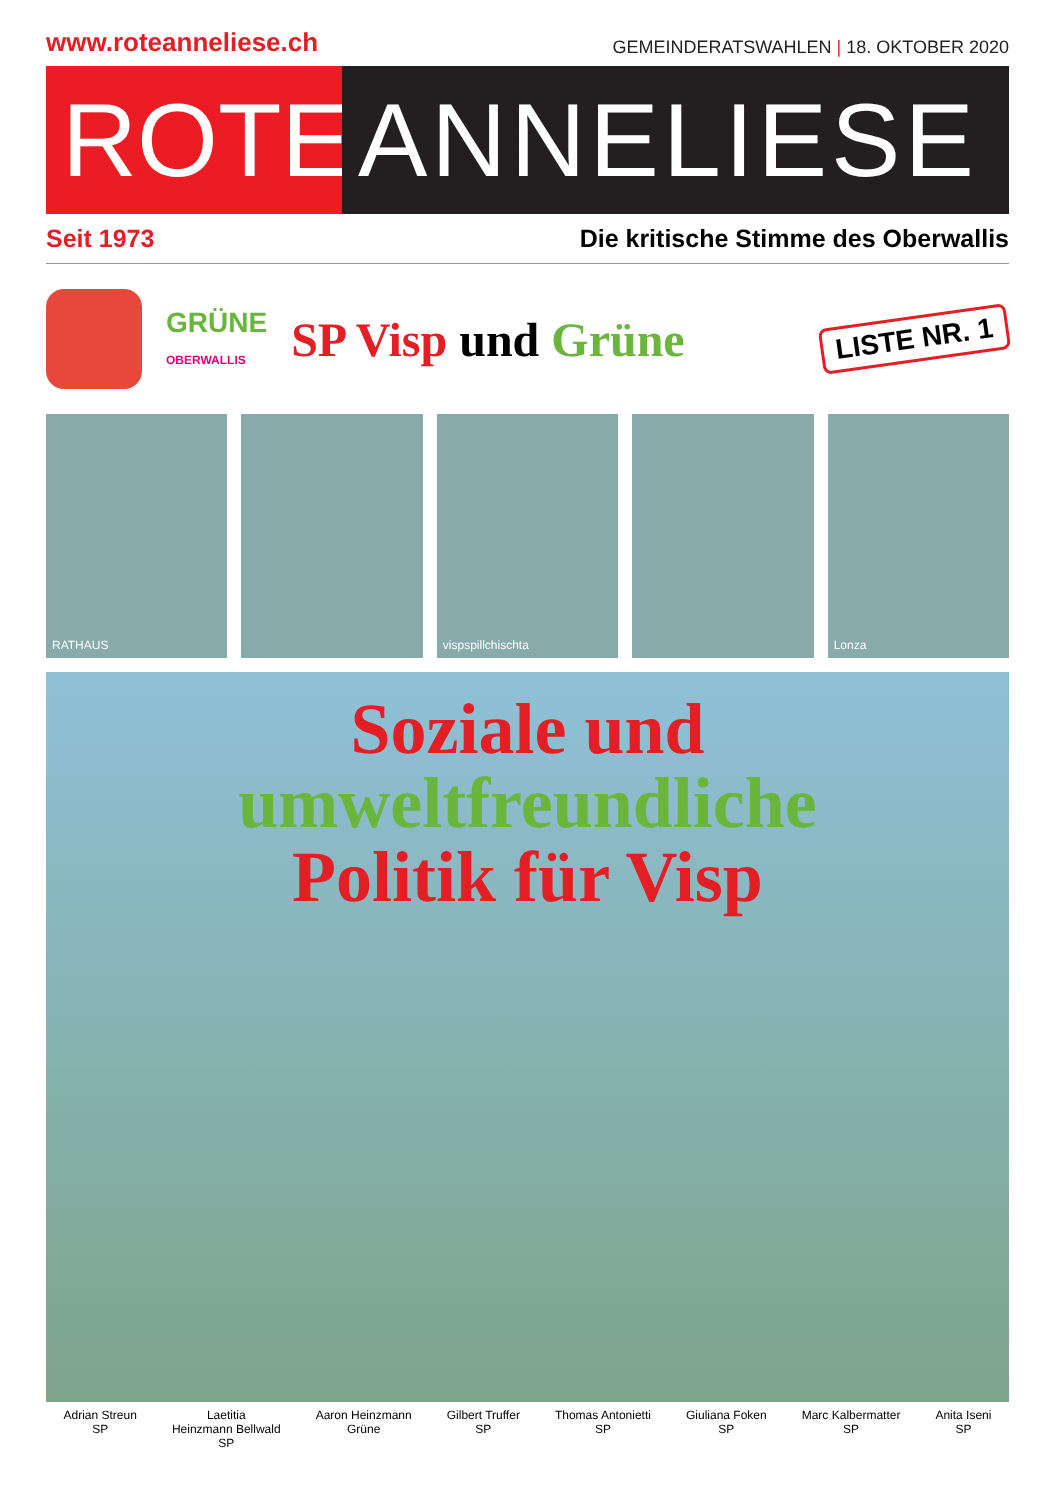www.roteanneliese.ch GEMEINDERATSWAHLEN | 18. OKTOBER 2020
ROTE ANNELIESE
Seit 1973 Die kritische Stimme des Oberwallis
GRÜNE
OBERWALLIS
SP Visp und Grüne
LISTE NR. 1
RATHAUS vispspillchischta Lonza
Soziale und
umweltfreundliche
Politik für Visp
Adrian Streun
SP
Laetitia
Heinzmann Bellwald
SP
Aaron Heinzmann
Grüne
Gilbert Truffer
SP
Thomas Antonietti
SP
Giuliana Foken
SP
Marc Kalbermatter
SP
Anita Iseni
SP